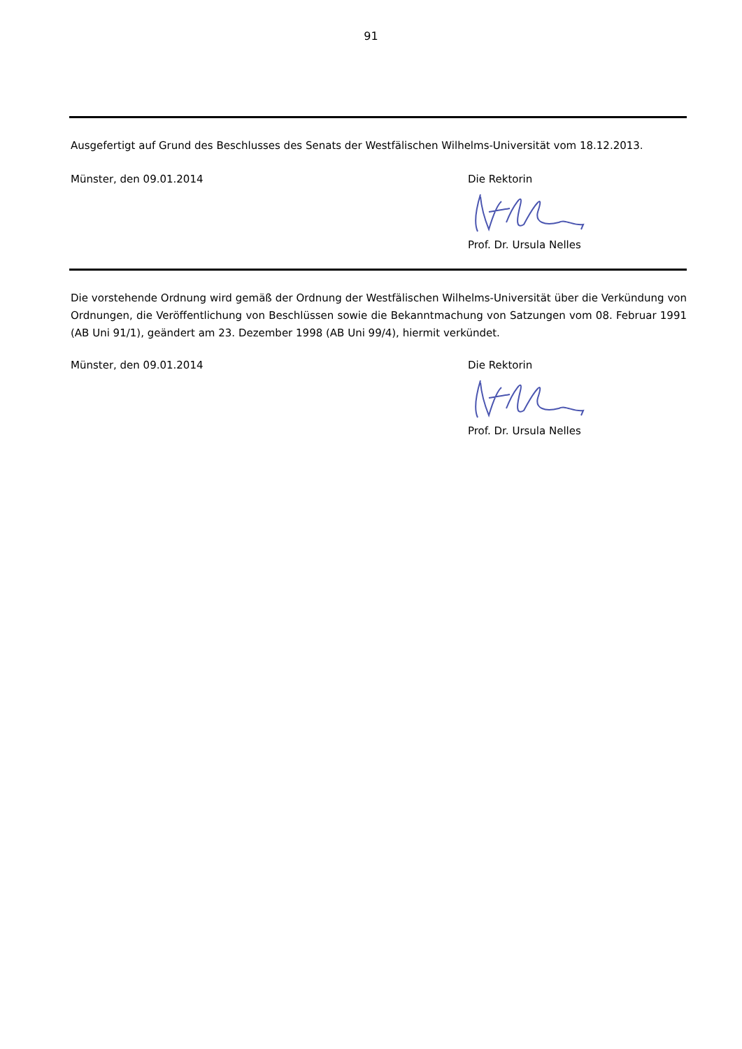91
Ausgefertigt auf Grund des Beschlusses des Senats der Westfälischen Wilhelms-Universität vom 18.12.2013.
Münster, den 09.01.2014 Die Rektorin
Prof. Dr. Ursula Nelles
Die vorstehende Ordnung wird gemäß der Ordnung der Westfälischen Wilhelms-Universität über die Verkündung von Ordnungen, die Veröffentlichung von Beschlüssen sowie die Bekanntmachung von Satzungen vom 08. Februar 1991 (AB Uni 91/1), geändert am 23. Dezember 1998 (AB Uni 99/4), hiermit verkündet.
Münster, den 09.01.2014 Die Rektorin
Prof. Dr. Ursula Nelles